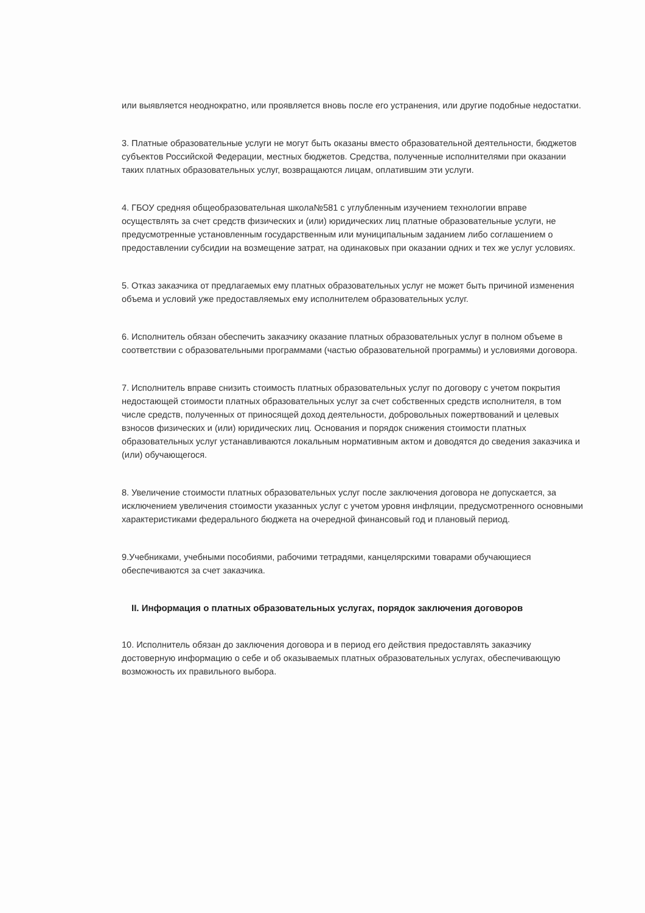или выявляется неоднократно, или проявляется вновь после его устранения, или другие подобные недостатки.
3. Платные образовательные услуги не могут быть оказаны вместо образовательной деятельности, бюджетов субъектов Российской Федерации, местных бюджетов. Средства, полученные исполнителями при оказании таких платных образовательных услуг, возвращаются лицам, оплатившим эти услуги.
4. ГБОУ средняя общеобразовательная школа№581 с углубленным изучением технологии вправе осуществлять за счет средств физических и (или) юридических лиц платные образовательные услуги, не предусмотренные установленным государственным или муниципальным заданием либо соглашением о предоставлении субсидии на возмещение затрат, на одинаковых при оказании одних и тех же услуг условиях.
5. Отказ заказчика от предлагаемых ему платных образовательных услуг не может быть причиной изменения объема и условий уже предоставляемых ему исполнителем образовательных услуг.
6. Исполнитель обязан обеспечить заказчику оказание платных образовательных услуг в полном объеме в соответствии с образовательными программами (частью образовательной программы) и условиями договора.
7. Исполнитель вправе снизить стоимость платных образовательных услуг по договору с учетом покрытия недостающей стоимости платных образовательных услуг за счет собственных средств исполнителя, в том числе средств, полученных от приносящей доход деятельности, добровольных пожертвований и целевых взносов физических и (или) юридических лиц. Основания и порядок снижения стоимости платных образовательных услуг устанавливаются локальным нормативным актом и доводятся до сведения заказчика и (или) обучающегося.
8. Увеличение стоимости платных образовательных услуг после заключения договора не допускается, за исключением увеличения стоимости указанных услуг с учетом уровня инфляции, предусмотренного основными характеристиками федерального бюджета на очередной финансовый год и плановый период.
9.Учебниками, учебными пособиями, рабочими тетрадями, канцелярскими товарами обучающиеся обеспечиваются за счет заказчика.
II. Информация о платных образовательных услугах, порядок заключения договоров
10. Исполнитель обязан до заключения договора и в период его действия предоставлять заказчику достоверную информацию о себе и об оказываемых платных образовательных услугах, обеспечивающую возможность их правильного выбора.